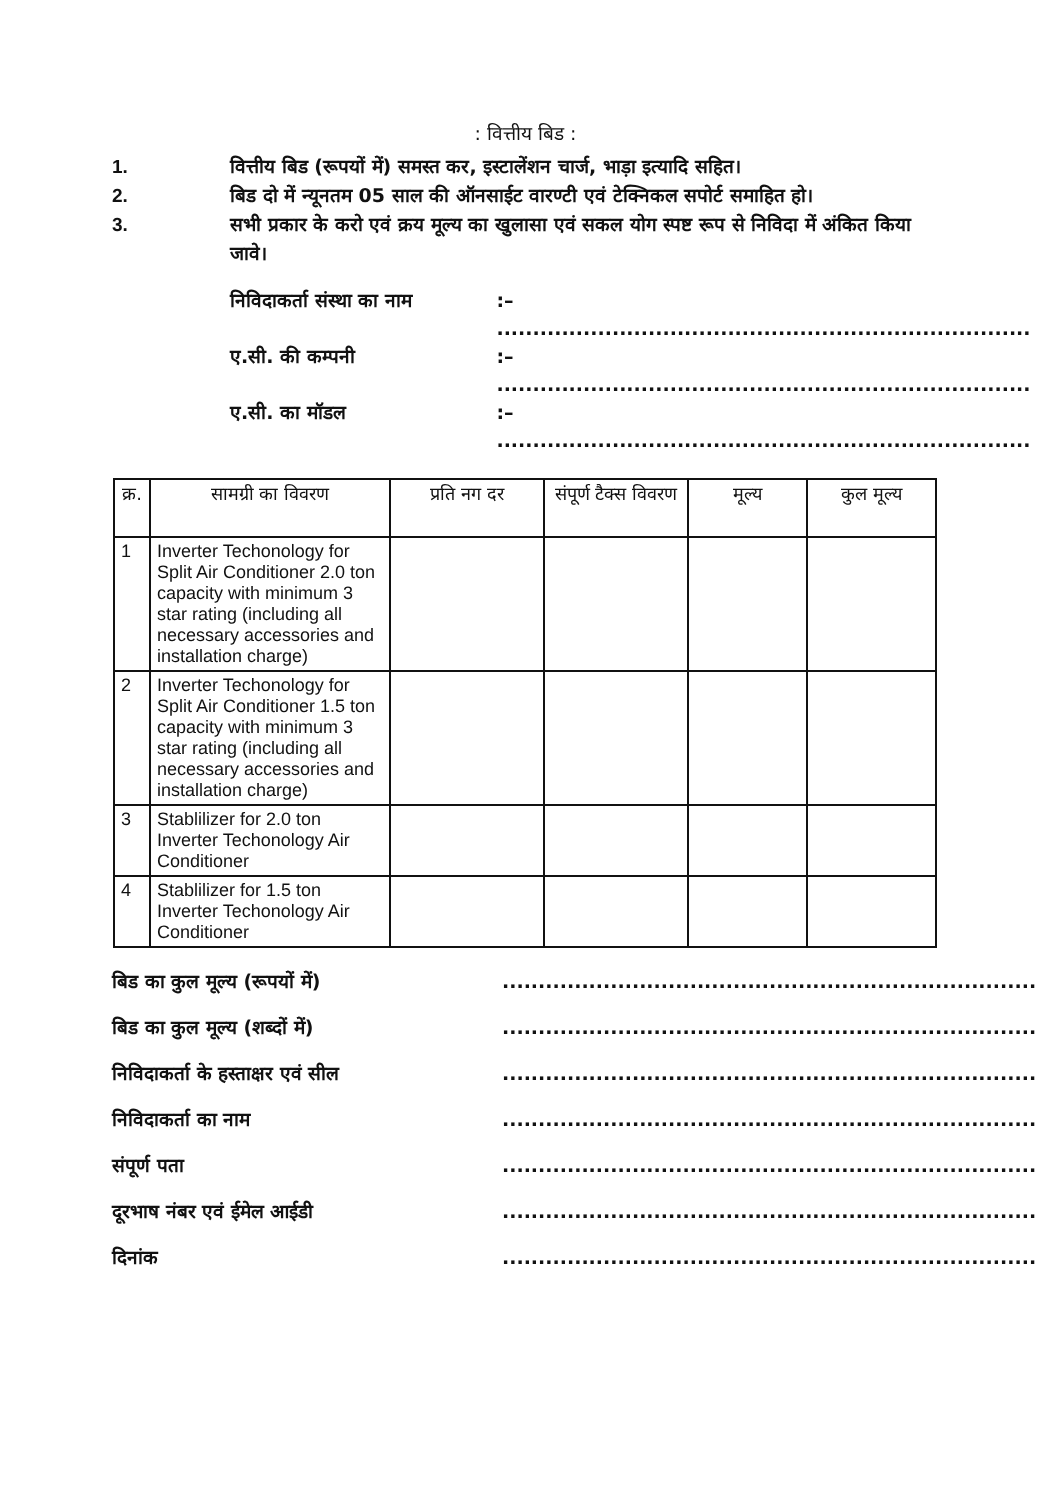: वित्तीय बिड :
1. वित्तीय बिड (रूपयों में) समस्त कर, इस्टालेंशन चार्ज, भाड़ा इत्यादि सहित।
2. बिड दो में न्यूनतम 05 साल की ऑनसाईट वारण्टी एवं टेक्निकल सपोर्ट समाहित हो।
3. सभी प्रकार के करो एवं क्रय मूल्य का खुलासा एवं सकल योग स्पष्ट रूप से निविदा में अंकित किया जावे।
निविदाकर्ता संस्था का नाम:– ..........................................................................
ए.सी. की कम्पनी:– ..........................................................................
ए.सी. का मॉडल:– ..........................................................................
| क्र. | सामग्री का विवरण | प्रति नग दर | संपूर्ण टैक्स विवरण | मूल्य | कुल मूल्य |
| --- | --- | --- | --- | --- | --- |
| 1 | Inverter Techonology for Split Air Conditioner 2.0 ton capacity with minimum 3 star rating (including all necessary accessories and installation charge) | | | | |
| 2 | Inverter Techonology for Split Air Conditioner 1.5 ton capacity with minimum 3 star rating (including all necessary accessories and installation charge) | | | | |
| 3 | Stablilizer for 2.0 ton Inverter Techonology Air Conditioner | | | | |
| 4 | Stablilizer for 1.5 ton Inverter Techonology Air Conditioner | | | | |
बिड का कुल मूल्य (रूपयों में)..........................................................................
बिड का कुल मूल्य (शब्दों में)..........................................................................
निविदाकर्ता के हस्ताक्षर एवं सील..........................................................................
निविदाकर्ता का नाम..........................................................................
संपूर्ण पता..........................................................................
दूरभाष नंबर एवं ईमेल आईडी..........................................................................
दिनांक..........................................................................